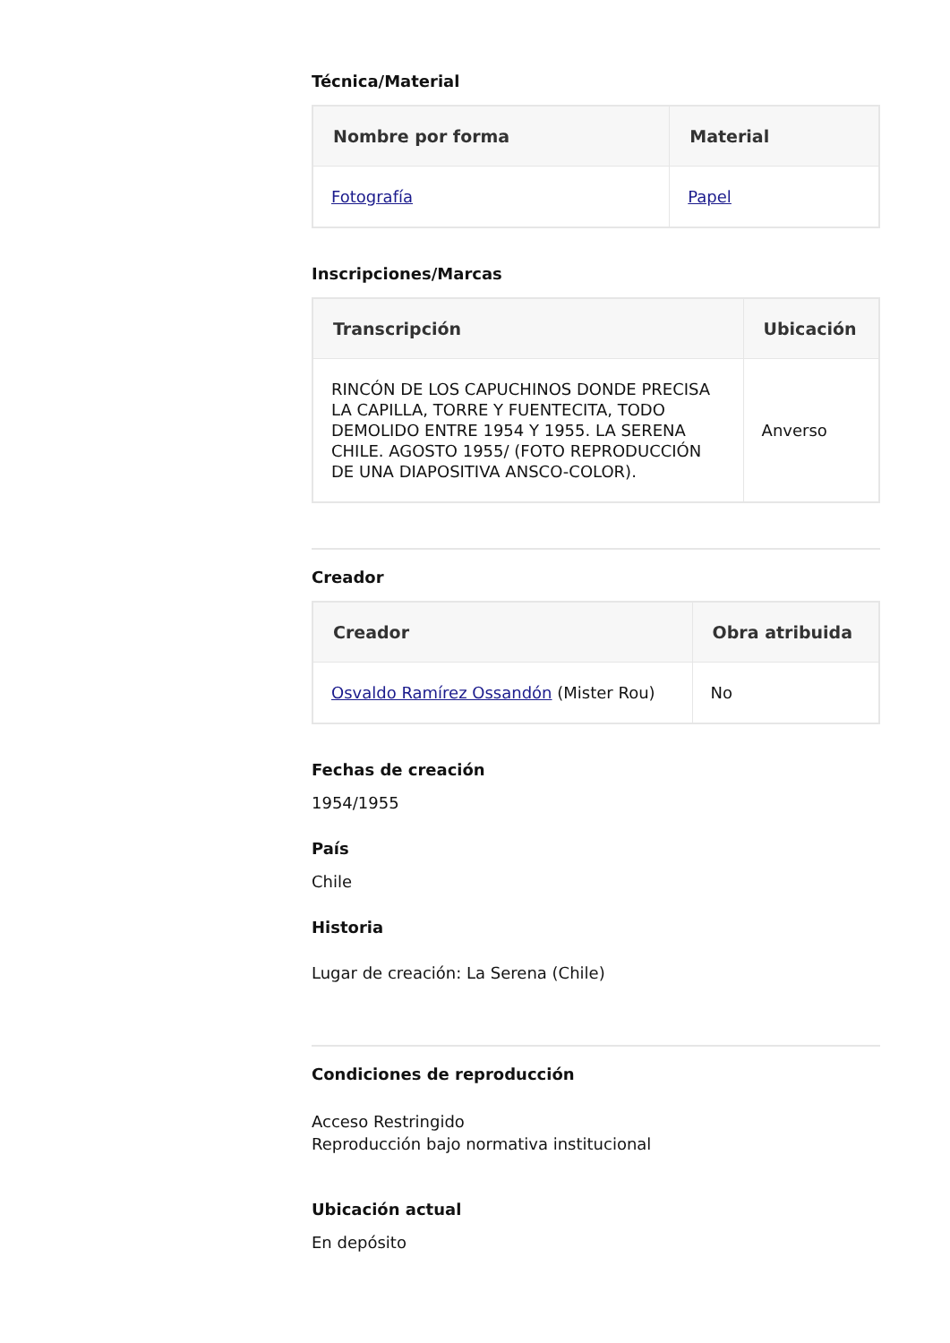Técnica/Material
| Nombre por forma | Material |
| --- | --- |
| Fotografía | Papel |
Inscripciones/Marcas
| Transcripción | Ubicación |
| --- | --- |
| RINCÓN DE LOS CAPUCHINOS DONDE PRECISA LA CAPILLA, TORRE Y FUENTECITA, TODO DEMOLIDO ENTRE 1954 Y 1955. LA SERENA CHILE. AGOSTO 1955/ (FOTO REPRODUCCIÓN DE UNA DIAPOSITIVA ANSCO-COLOR). | Anverso |
Creador
| Creador | Obra atribuida |
| --- | --- |
| Osvaldo Ramírez Ossandón (Mister Rou) | No |
Fechas de creación
1954/1955
País
Chile
Historia
Lugar de creación: La Serena (Chile)
Condiciones de reproducción
Acceso Restringido
Reproducción bajo normativa institucional
Ubicación actual
En depósito